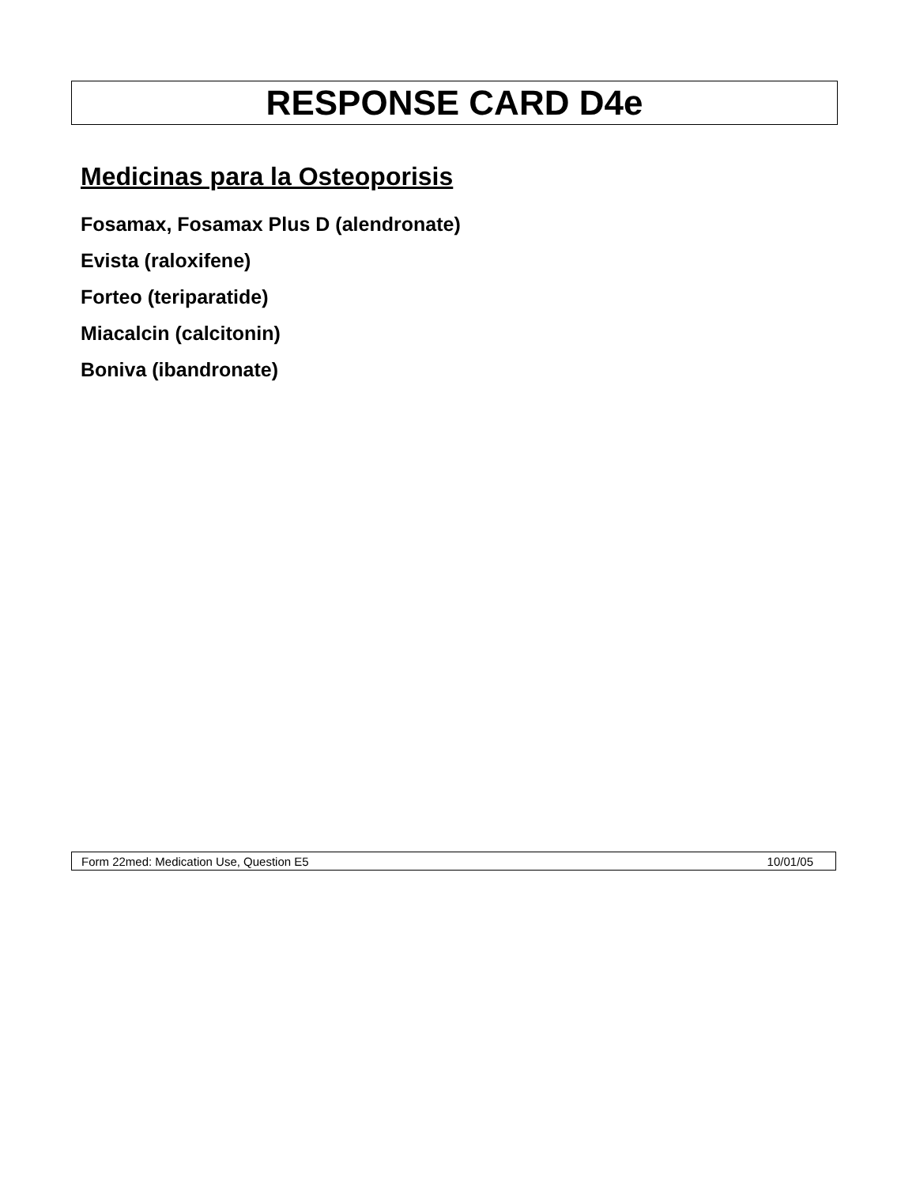RESPONSE CARD D4e
Medicinas para la Osteoporisis
Fosamax, Fosamax Plus D (alendronate)
Evista (raloxifene)
Forteo (teriparatide)
Miacalcin (calcitonin)
Boniva (ibandronate)
Form 22med: Medication Use, Question E5 10/01/05